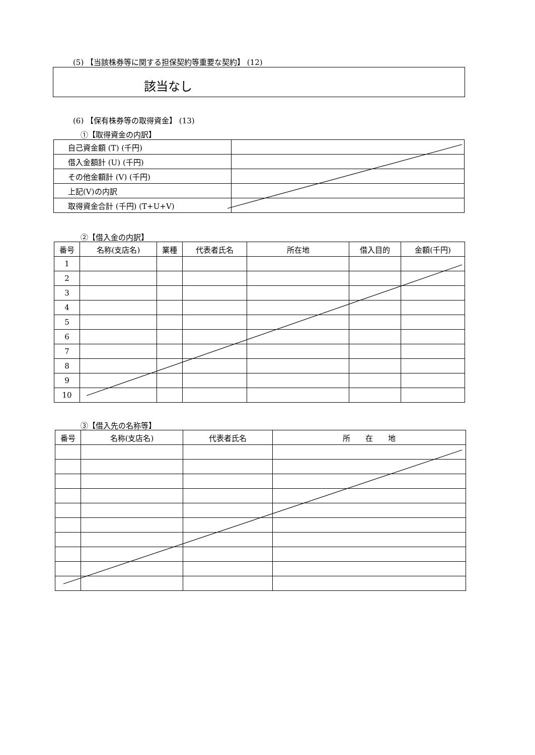(5) 【当該株券等に関する担保契約等重要な契約】 (12)
該当なし
(6) 【保有株券等の取得資金】 (13)
①【取得資金の内訳】
| 自己資金額 (T) (千円) | |
| 借入金額計 (U) (千円) | |
| その他金額計 (V) (千円) | |
| 上記(V)の内訳 | |
| 取得資金合計 (千円) (T+U+V) | |
②【借入金の内訳】
| 番号 | 名称(支店名) | 業種 | 代表者氏名 | 所在地 | 借入目的 | 金額(千円) |
| --- | --- | --- | --- | --- | --- | --- |
| 1 | | | | | | |
| 2 | | | | | | |
| 3 | | | | | | |
| 4 | | | | | | |
| 5 | | | | | | |
| 6 | | | | | | |
| 7 | | | | | | |
| 8 | | | | | | |
| 9 | | | | | | |
| 10 | | | | | | |
③【借入先の名称等】
| 番号 | 名称(支店名) | 代表者氏名 | 所 在 地 |
| --- | --- | --- | --- |